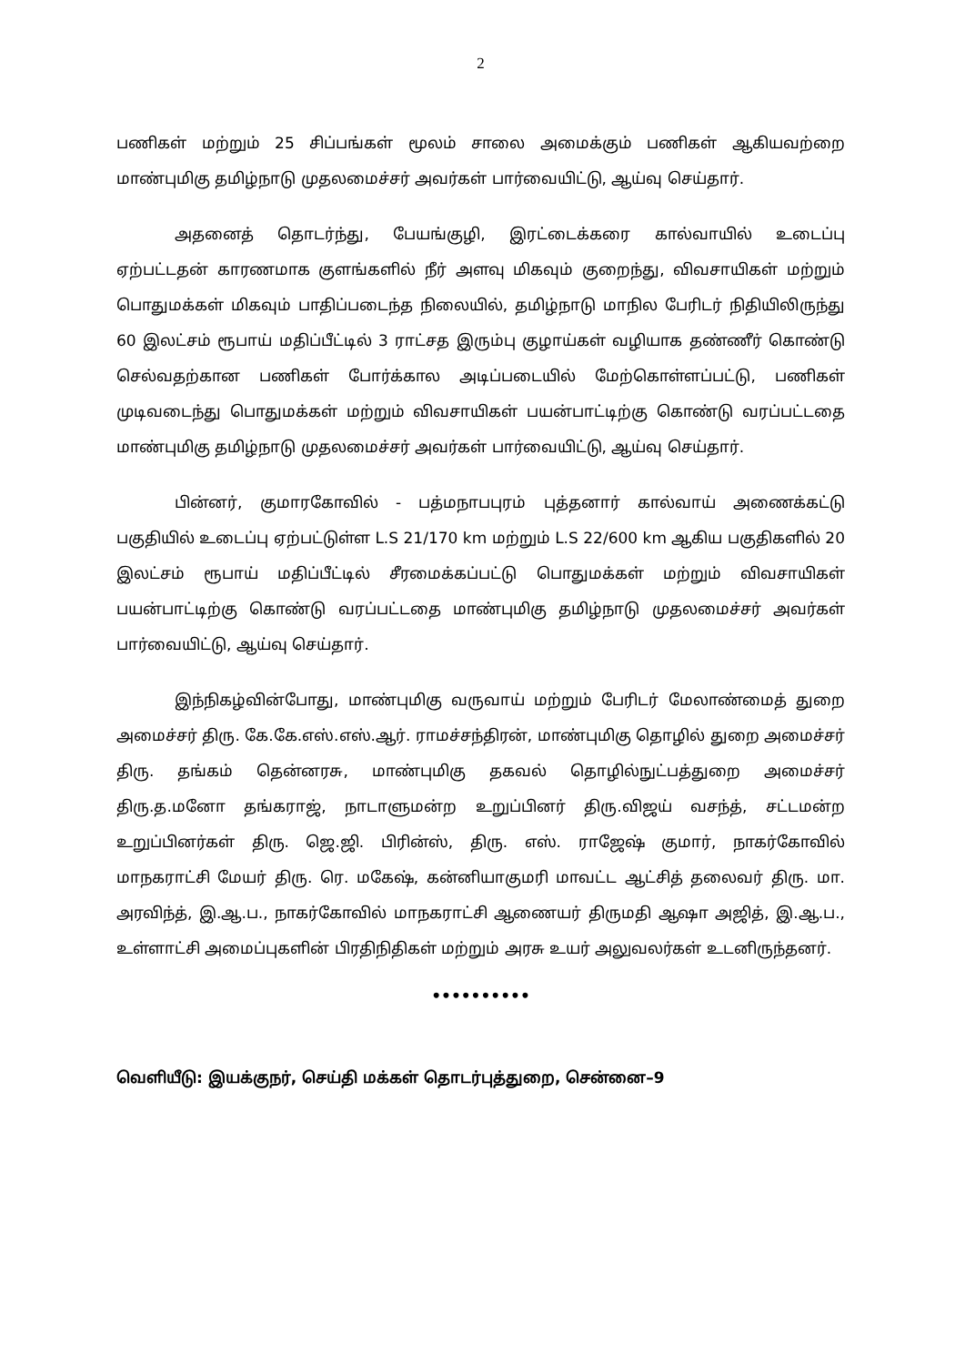2
பணிகள் மற்றும் 25 சிப்பங்கள் மூலம் சாலை அமைக்கும் பணிகள் ஆகியவற்றை மாண்புமிகு தமிழ்நாடு முதலமைச்சர் அவர்கள் பார்வையிட்டு, ஆய்வு செய்தார்.
அதனைத் தொடர்ந்து, பேயங்குழி, இரட்டைக்கரை கால்வாயில் உடைப்பு ஏற்பட்டதன் காரணமாக குளங்களில் நீர் அளவு மிகவும் குறைந்து, விவசாயிகள் மற்றும் பொதுமக்கள் மிகவும் பாதிப்படைந்த நிலையில், தமிழ்நாடு மாநில பேரிடர் நிதியிலிருந்து 60 இலட்சம் ரூபாய் மதிப்பீட்டில் 3 ராட்சத இரும்பு குழாய்கள் வழியாக தண்ணீர் கொண்டு செல்வதற்கான பணிகள் போர்க்கால அடிப்படையில் மேற்கொள்ளப்பட்டு, பணிகள் முடிவடைந்து பொதுமக்கள் மற்றும் விவசாயிகள் பயன்பாட்டிற்கு கொண்டு வரப்பட்டதை மாண்புமிகு தமிழ்நாடு முதலமைச்சர் அவர்கள் பார்வையிட்டு, ஆய்வு செய்தார்.
பின்னர், குமாரகோவில் - பத்மநாபபுரம் புத்தனார் கால்வாய் அணைக்கட்டு பகுதியில் உடைப்பு ஏற்பட்டுள்ள L.S 21/170 km மற்றும் L.S 22/600 km ஆகிய பகுதிகளில் 20 இலட்சம் ரூபாய் மதிப்பீட்டில் சீரமைக்கப்பட்டு பொதுமக்கள் மற்றும் விவசாயிகள் பயன்பாட்டிற்கு கொண்டு வரப்பட்டதை மாண்புமிகு தமிழ்நாடு முதலமைச்சர் அவர்கள் பார்வையிட்டு, ஆய்வு செய்தார்.
இந்நிகழ்வின்போது, மாண்புமிகு வருவாய் மற்றும் பேரிடர் மேலாண்மைத் துறை அமைச்சர் திரு. கே.கே.எஸ்.எஸ்.ஆர். ராமச்சந்திரன், மாண்புமிகு தொழில் துறை அமைச்சர் திரு. தங்கம் தென்னரசு, மாண்புமிகு தகவல் தொழில்நுட்பத்துறை அமைச்சர் திரு.த.மனோ தங்கராஜ், நாடாளுமன்ற உறுப்பினர் திரு.விஜய் வசந்த், சட்டமன்ற உறுப்பினர்கள் திரு. ஜெ.ஜி. பிரின்ஸ், திரு. எஸ். ராஜேஷ் குமார், நாகர்கோவில் மாநகராட்சி மேயர் திரு. ரெ. மகேஷ், கன்னியாகுமரி மாவட்ட ஆட்சித் தலைவர் திரு. மா. அரவிந்த், இ.ஆ.ப., நாகர்கோவில் மாநகராட்சி ஆணையர் திருமதி ஆஷா அஜித், இ.ஆ.ப., உள்ளாட்சி அமைப்புகளின் பிரதிநிதிகள் மற்றும் அரசு உயர் அலுவலர்கள் உடனிருந்தனர்.
••••••••••
வெளியீடு: இயக்குநர், செய்தி மக்கள் தொடர்புத்துறை, சென்னை–9